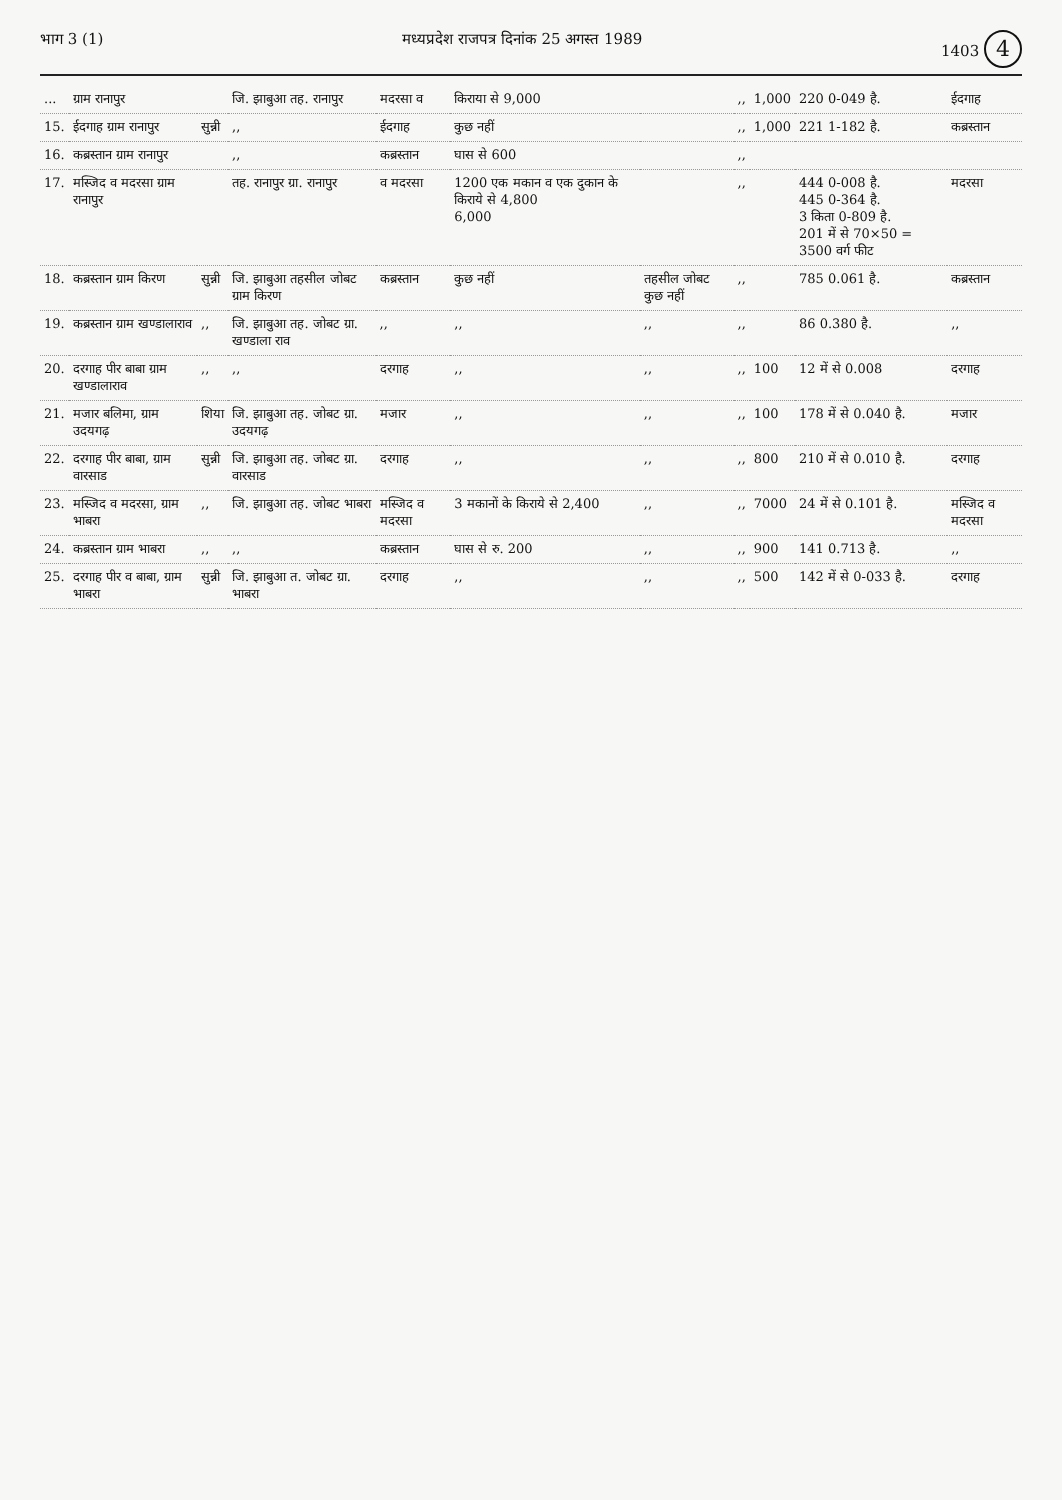भाग 3 (1) मध्यप्रदेश राजपत्र दिनांक 25 अगस्त 1989 1403 4
| ... | ग्राम रानापुर | | जि. झाबुआ तह. रानापुर | मदरसा व | किराया से 9,000 | | ,, | 1,000 | 220 0-049 है. | ईदगाह |
| 15. | ईदगाह ग्राम रानापुर | सुन्नी | ,, | ईदगाह | कुछ नहीं | | ,, | 1,000 | 221 1-182 है. | कब्रस्तान |
| 16. | कब्रस्तान ग्राम रानापुर | | ,, | कब्रस्तान | घास से 600 | | ,, | | | |
| 17. | मस्जिद व मदरसा ग्राम रानापुर | | तह. रानापुर ग्रा. रानापुर | व मदरसा | 1200 एक मकान व एक दुकान के किराये से 4,800 6,000 | | ,, | | 444 0-008 है. 445 0-364 है. 3 किता 0-809 है. 201 में से 70×50 = 3500 वर्ग फीट | मदरसा |
| 18. | कब्रस्तान ग्राम किरण | सुन्नी | जि. झाबुआ तहसील जोबट ग्राम किरण | कब्रस्तान | कुछ नहीं | तहसील जोबट कुछ नहीं | ,, | | 785 0.061 है. | कब्रस्तान |
| 19. | कब्रस्तान ग्राम खण्डालाराव | ,, | जि. झाबुआ तह. जोबट ग्रा. खण्डाला राव | ,, | ,, | ,, | ,, | | 86 0.380 है. | ,, |
| 20. | दरगाह पीर बाबा ग्राम खण्डालाराव | ,, | ,, | दरगाह | ,, | ,, | ,, | 100 | 12 में से 0.008 | दरगाह |
| 21. | मजार बलिमा, ग्राम उदयगढ़ | शिया | जि. झाबुआ तह. जोबट ग्रा. उदयगढ़ | मजार | ,, | ,, | ,, | 100 | 178 में से 0.040 है. | मजार |
| 22. | दरगाह पीर बाबा, ग्राम वारसाड | सुन्नी | जि. झाबुआ तह. जोबट ग्रा. वारसाड | दरगाह | ,, | ,, | ,, | 800 | 210 में से 0.010 है. | दरगाह |
| 23. | मस्जिद व मदरसा, ग्राम भाबरा | ,, | जि. झाबुआ तह. जोबट भाबरा | मस्जिद व मदरसा | 3 मकानों के किराये से 2,400 | ,, | ,, | 7000 | 24 में से 0.101 है. | मस्जिद व मदरसा |
| 24. | कब्रस्तान ग्राम भाबरा | ,, | ,, | कब्रस्तान | घास से रु. 200 | ,, | ,, | 900 | 141 0.713 है. | ,, |
| 25. | दरगाह पीर व बाबा, ग्राम भाबरा | सुन्नी | जि. झाबुआ त. जोबट ग्रा. भाबरा | दरगाह | ,, | ,, | ,, | 500 | 142 में से 0-033 है. | दरगाह |